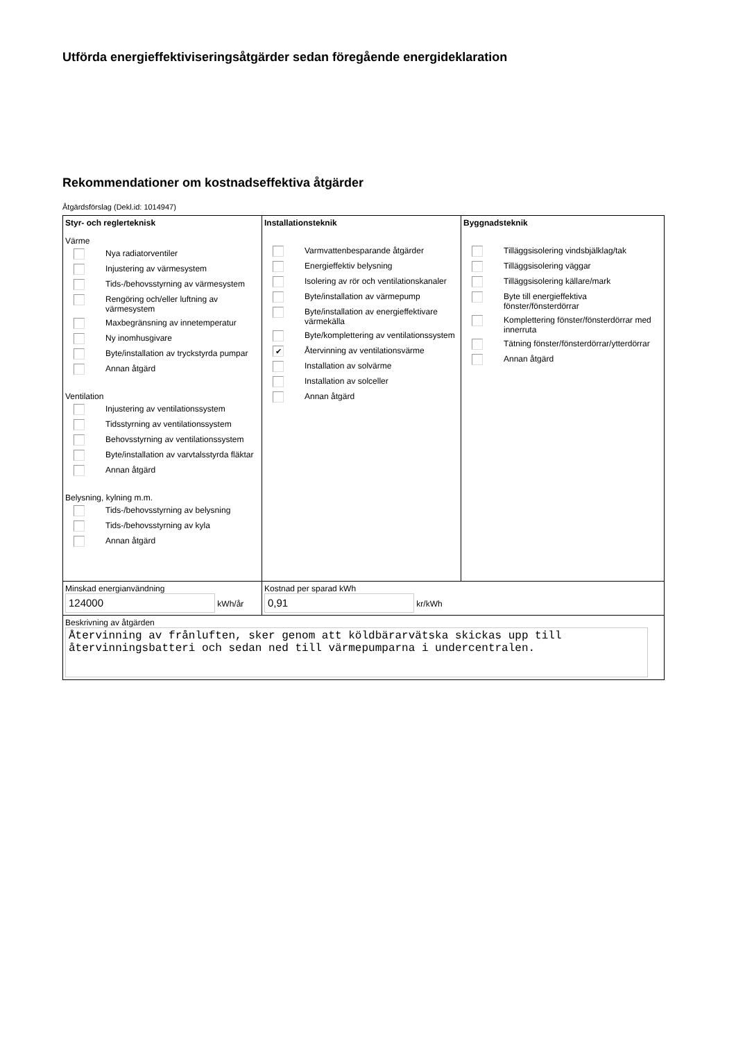Utförda energieffektiviseringsåtgärder sedan föregående energideklaration
Rekommendationer om kostnadseffektiva åtgärder
Åtgärdsförslag (Dekl.id: 1014947)
| Styr- och reglerteknisk Värme Nya radiatorventiler Injustering av värmesystem Tids-/behovsstyrning av värmesystem Rengöring och/eller luftning av värmesystem Maxbegränsning av innetemperatur Ny inomhusgivare Byte/installation av tryckstyrda pumpar Annan åtgärd Ventilation Injustering av ventilationssystem Tidsstyrning av ventilationssystem Behovsstyrning av ventilationssystem Byte/installation av varvtalsstyrda fläktar Annan åtgärd Belysning, kylning m.m. Tids-/behovsstyrning av belysning Tids-/behovsstyrning av kyla Annan åtgärd | Installationsteknik Varmvattenbesparande åtgärder Energieffektiv belysning Isolering av rör och ventilationskanaler Byte/installation av värmepump Byte/installation av energieffektivare värmekälla Byte/komplettering av ventilationssystem ✔ Återvinning av ventilationsvärme Installation av solvärme Installation av solceller Annan åtgärd | Byggnadsteknik Tilläggsisolering vindsbjälklag/tak Tilläggsisolering väggar Tilläggsisolering källare/mark Byte till energieffektiva fönster/fönsterdörrar Komplettering fönster/fönsterdörrar med innerruta Tätning fönster/fönsterdörrar/ytterdörrar Annan åtgärd |
| Minskad energianvändning 124000 kWh/år | Kostnad per sparad kWh 0,91 kr/kWh | |
| Beskrivning av åtgärden Återvinning av frånluften, sker genom att köldbärarvätska skickas upp till återvinningsbatteri och sedan ned till värmepumparna i undercentralen. | | |